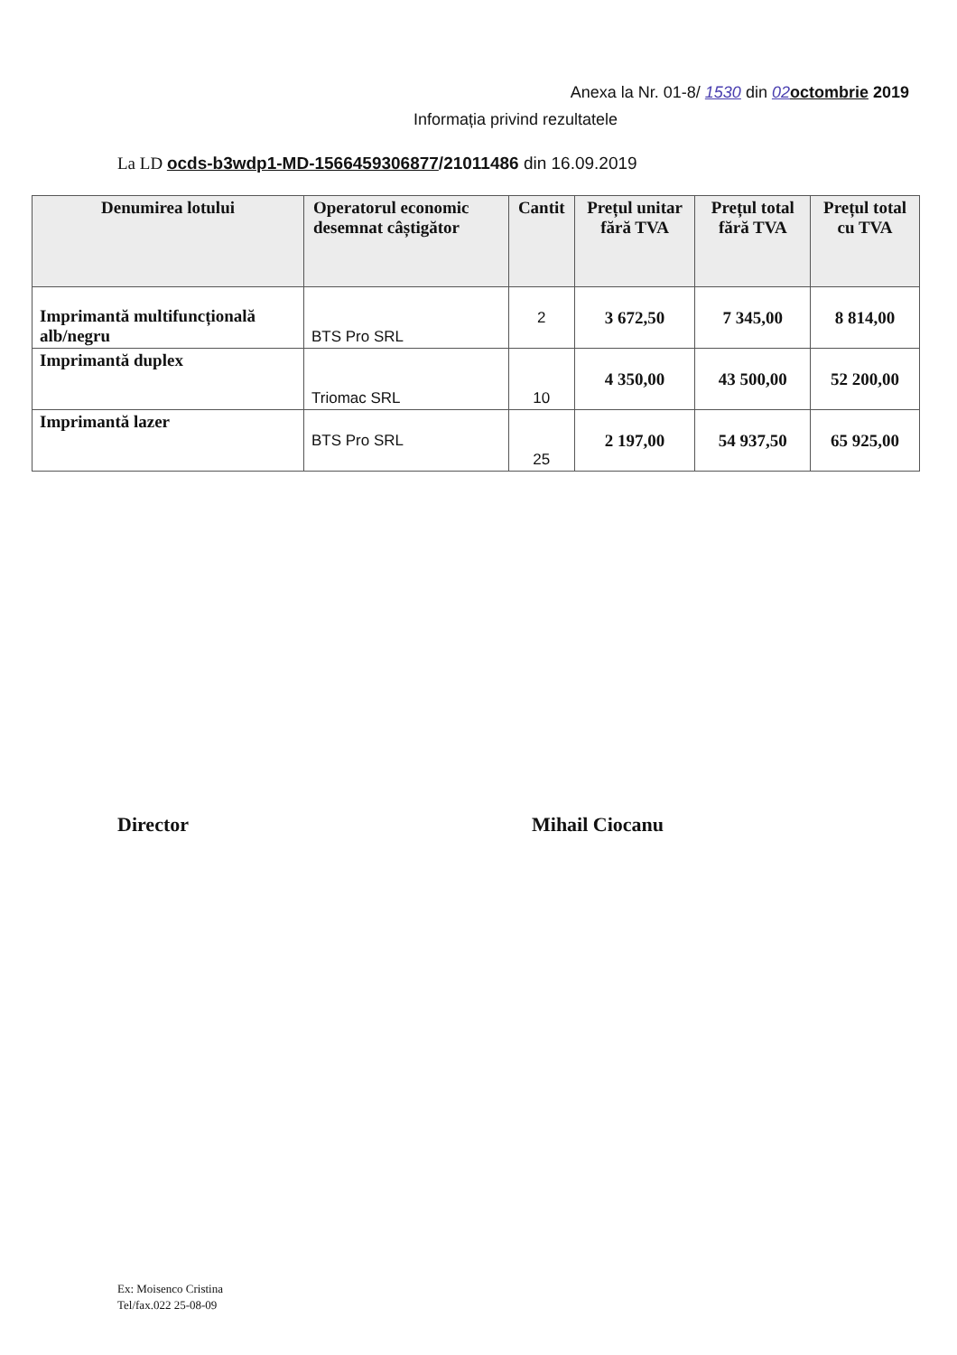Anexa la Nr. 01-8/ 1530 din 02 octombrie 2019
Informația privind rezultatele
La LD ocds-b3wdp1-MD-1566459306877/21011486 din 16.09.2019
| Denumirea lotului | Operatorul economic desemnat câștigător | Cantit | Prețul unitar fără TVA | Prețul total fără TVA | Prețul total cu TVA |
| --- | --- | --- | --- | --- | --- |
| Imprimantă multifuncțională alb/negru | BTS Pro SRL | 2 | 3 672,50 | 7 345,00 | 8 814,00 |
| Imprimantă duplex | Triomac SRL | 10 | 4 350,00 | 43 500,00 | 52 200,00 |
| Imprimantă lazer | BTS Pro SRL | 25 | 2 197,00 | 54 937,50 | 65 925,00 |
Director Mihail Ciocanu
Ex: Moisenco Cristina
Tel/fax.022 25-08-09